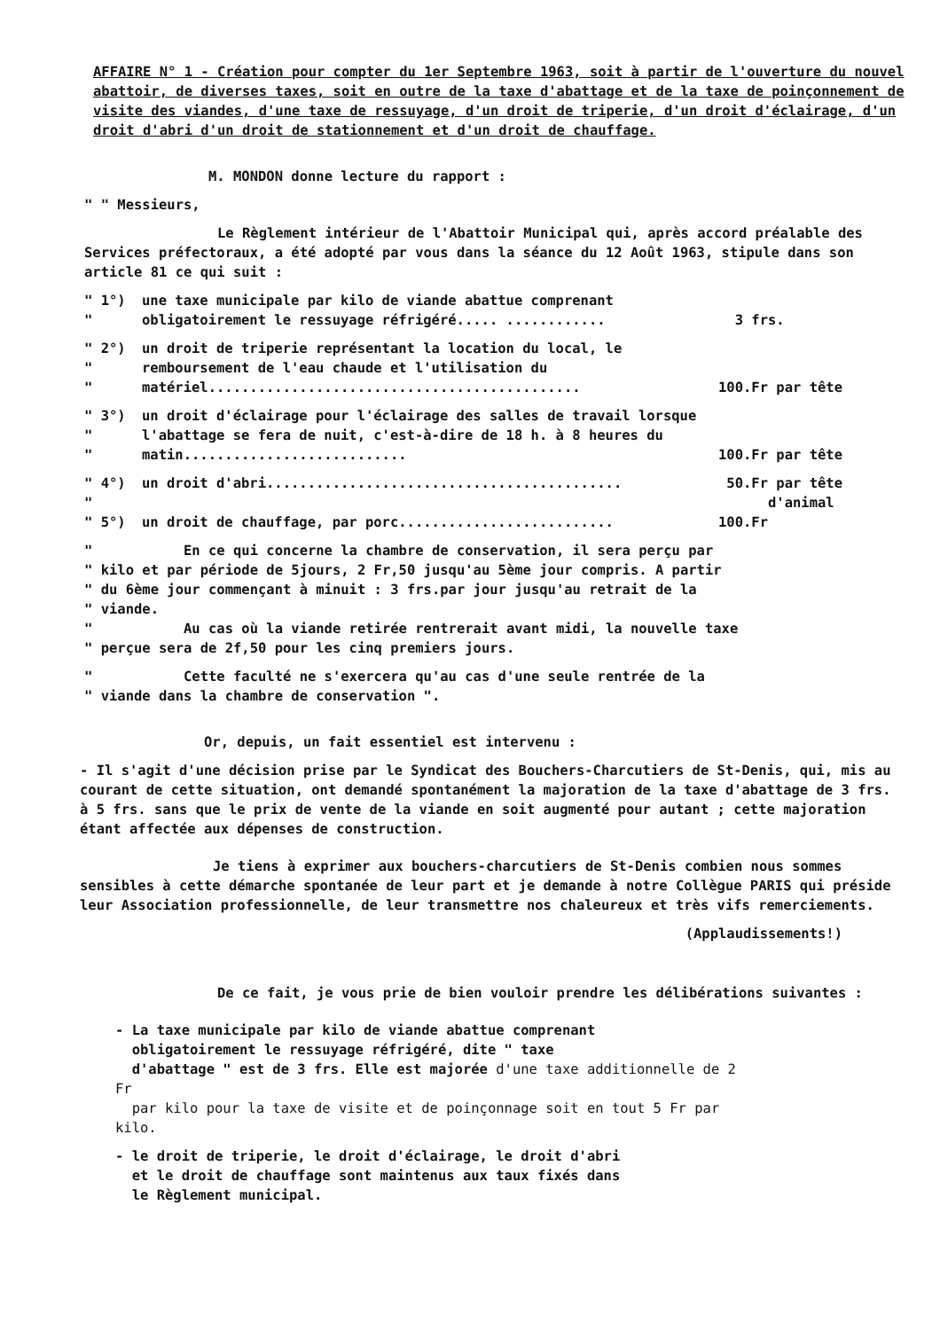AFFAIRE N° 1 - Création pour compter du 1er Septembre 1963, soit à partir de l'ouverture du nouvel abattoir, de diverses taxes, soit en outre de la taxe d'abattage et de la taxe de poinçonnement de visite des viandes, d'une taxe de ressuyage, d'un droit de triperie, d'un droit d'éclairage, d'un droit d'abri d'un droit de stationnement et d'un droit de chauffage.
M. MONDON donne lecture du rapport :
" " Messieurs,
Le Règlement intérieur de l'Abattoir Municipal qui, après accord préalable des Services préfectoraux, a été adopté par vous dans la séance du 12 Août 1963, stipule dans son article 81 ce qui suit :
" 1°)
"
une taxe municipale par kilo de viande abattue comprenant obligatoirement le ressuyage réfrigéré..... ............
3 frs.
" 2°)
"
"
un droit de triperie représentant la location du local, le remboursement de l'eau chaude et l'utilisation du matériel.............................................
100.Fr par tête
" 3°)
"
"
un droit d'éclairage pour l'éclairage des salles de travail lorsque l'abattage se fera de nuit, c'est-à-dire de 18 h. à 8 heures du matin...........................
100.Fr par tête
" 4°)
"
un droit d'abri........................................... 50.Fr par tête
d'animal
" 5°) un droit de chauffage, par porc.......................... 100.Fr
" En ce qui concerne la chambre de conservation, il sera perçu par
" kilo et par période de 5jours, 2 Fr,50 jusqu'au 5ème jour compris. A partir
" du 6ème jour commençant à minuit : 3 frs.par jour jusqu'au retrait de la
" viande.
" Au cas où la viande retirée rentrerait avant midi, la nouvelle taxe
" perçue sera de 2f,50 pour les cinq premiers jours.
" Cette faculté ne s'exercera qu'au cas d'une seule rentrée de la
" viande dans la chambre de conservation ".
Or, depuis, un fait essentiel est intervenu :
- Il s'agit d'une décision prise par le Syndicat des Bouchers-Charcutiers de St-Denis, qui, mis au courant de cette situation, ont demandé spontanément la majoration de la taxe d'abattage de 3 frs. à 5 frs. sans que le prix de vente de la viande en soit augmenté pour autant ; cette majoration étant affectée aux dépenses de construction.
Je tiens à exprimer aux bouchers-charcutiers de St-Denis combien nous sommes sensibles à cette démarche spontanée de leur part et je demande à notre Collègue PARIS qui préside leur Association professionnelle, de leur transmettre nos chaleureux et très vifs remerciements.
(Applaudissements!)
De ce fait, je vous prie de bien vouloir prendre les délibérations suivantes :
- La taxe municipale par kilo de viande abattue comprenant
obligatoirement le ressuyage réfrigéré, dite " taxe
d'abattage " est de 3 frs. Elle est majorée d'une taxe additionnelle de 2 Fr
par kilo pour la taxe de visite et de poinçonnage soit en tout 5 Fr par kilo.
- le droit de triperie, le droit d'éclairage, le droit d'abri
et le droit de chauffage sont maintenus aux taux fixés dans
le Règlement municipal.